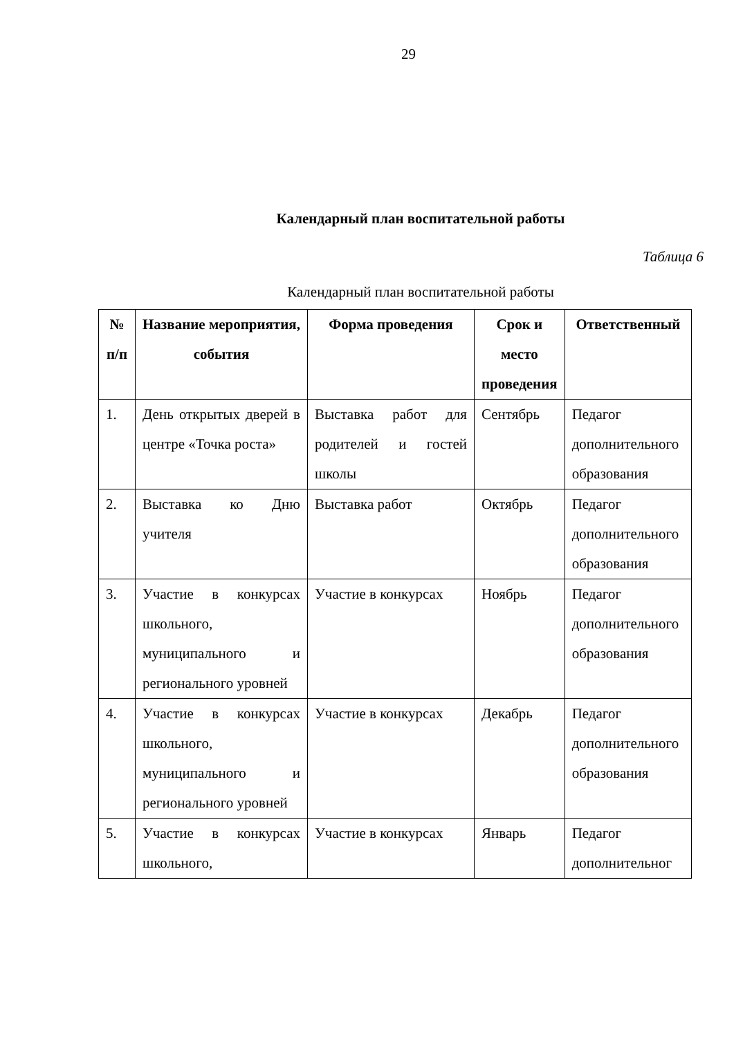29
Календарный план воспитательной работы
Таблица 6
Календарный план воспитательной работы
| № п/п | Название мероприятия, события | Форма проведения | Срок и место проведения | Ответственный |
| --- | --- | --- | --- | --- |
| 1. | День открытых дверей в центре «Точка роста» | Выставка работ для родителей и гостей школы | Сентябрь | Педагог дополнительного образования |
| 2. | Выставка ко Дню учителя | Выставка работ | Октябрь | Педагог дополнительного образования |
| 3. | Участие в конкурсах школьного, муниципального и регионального уровней | Участие в конкурсах | Ноябрь | Педагог дополнительного образования |
| 4. | Участие в конкурсах школьного, муниципального и регионального уровней | Участие в конкурсах | Декабрь | Педагог дополнительного образования |
| 5. | Участие в конкурсах школьного, | Участие в конкурсах | Январь | Педагог дополнительног |